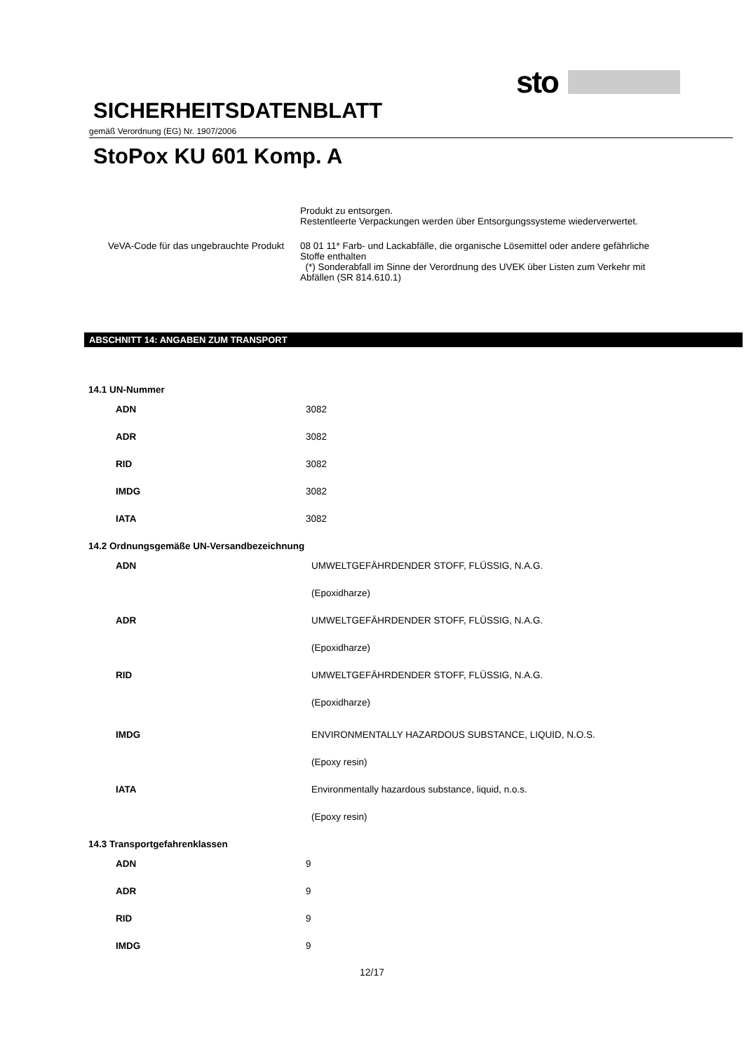sto
SICHERHEITSDATENBLATT
gemäß Verordnung (EG) Nr. 1907/2006
StoPox KU 601 Komp. A
Produkt zu entsorgen.
Restentleerte Verpackungen werden über Entsorgungssysteme wiederverwertet.
VeVA-Code für das ungebrauchte Produkt
08 01 11* Farb- und Lackabfälle, die organische Lösemittel oder andere gefährliche Stoffe enthalten
(*) Sonderabfall im Sinne der Verordnung des UVEK über Listen zum Verkehr mit Abfällen (SR 814.610.1)
ABSCHNITT 14: ANGABEN ZUM TRANSPORT
| 14.1 UN-Nummer | |
| ADN | 3082 |
| ADR | 3082 |
| RID | 3082 |
| IMDG | 3082 |
| IATA | 3082 |
| 14.2 Ordnungsgemäße UN-Versandbezeichnung | |
| ADN | UMWELTGEFÄHRDENDER STOFF, FLÜSSIG, N.A.G. |
| | (Epoxidharze) |
| ADR | UMWELTGEFÄHRDENDER STOFF, FLÜSSIG, N.A.G. |
| | (Epoxidharze) |
| RID | UMWELTGEFÄHRDENDER STOFF, FLÜSSIG, N.A.G. |
| | (Epoxidharze) |
| IMDG | ENVIRONMENTALLY HAZARDOUS SUBSTANCE, LIQUID, N.O.S. |
| | (Epoxy resin) |
| IATA | Environmentally hazardous substance, liquid, n.o.s. |
| | (Epoxy resin) |
| 14.3 Transportgefahrenklassen | |
| ADN | 9 |
| ADR | 9 |
| RID | 9 |
| IMDG | 9 |
12/17